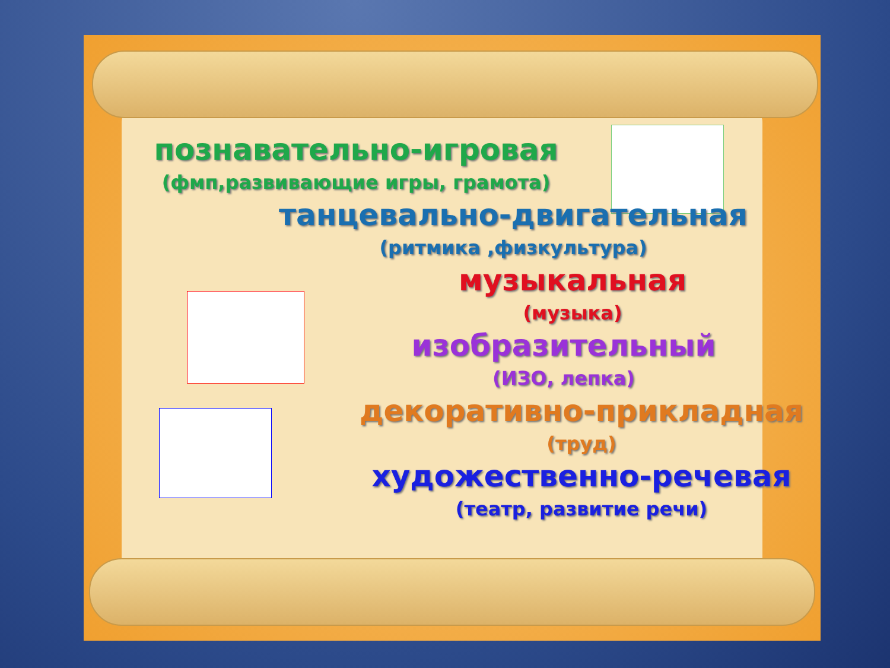познавательно-игровая
(фмп,развивающие игры, грамота)
танцевально-двигательная
(ритмика ,физкультура)
музыкальная
(музыка)
изобразительный
(ИЗО, лепка)
декоративно-прикладная
(труд)
художественно-речевая
(театр, развитие речи)